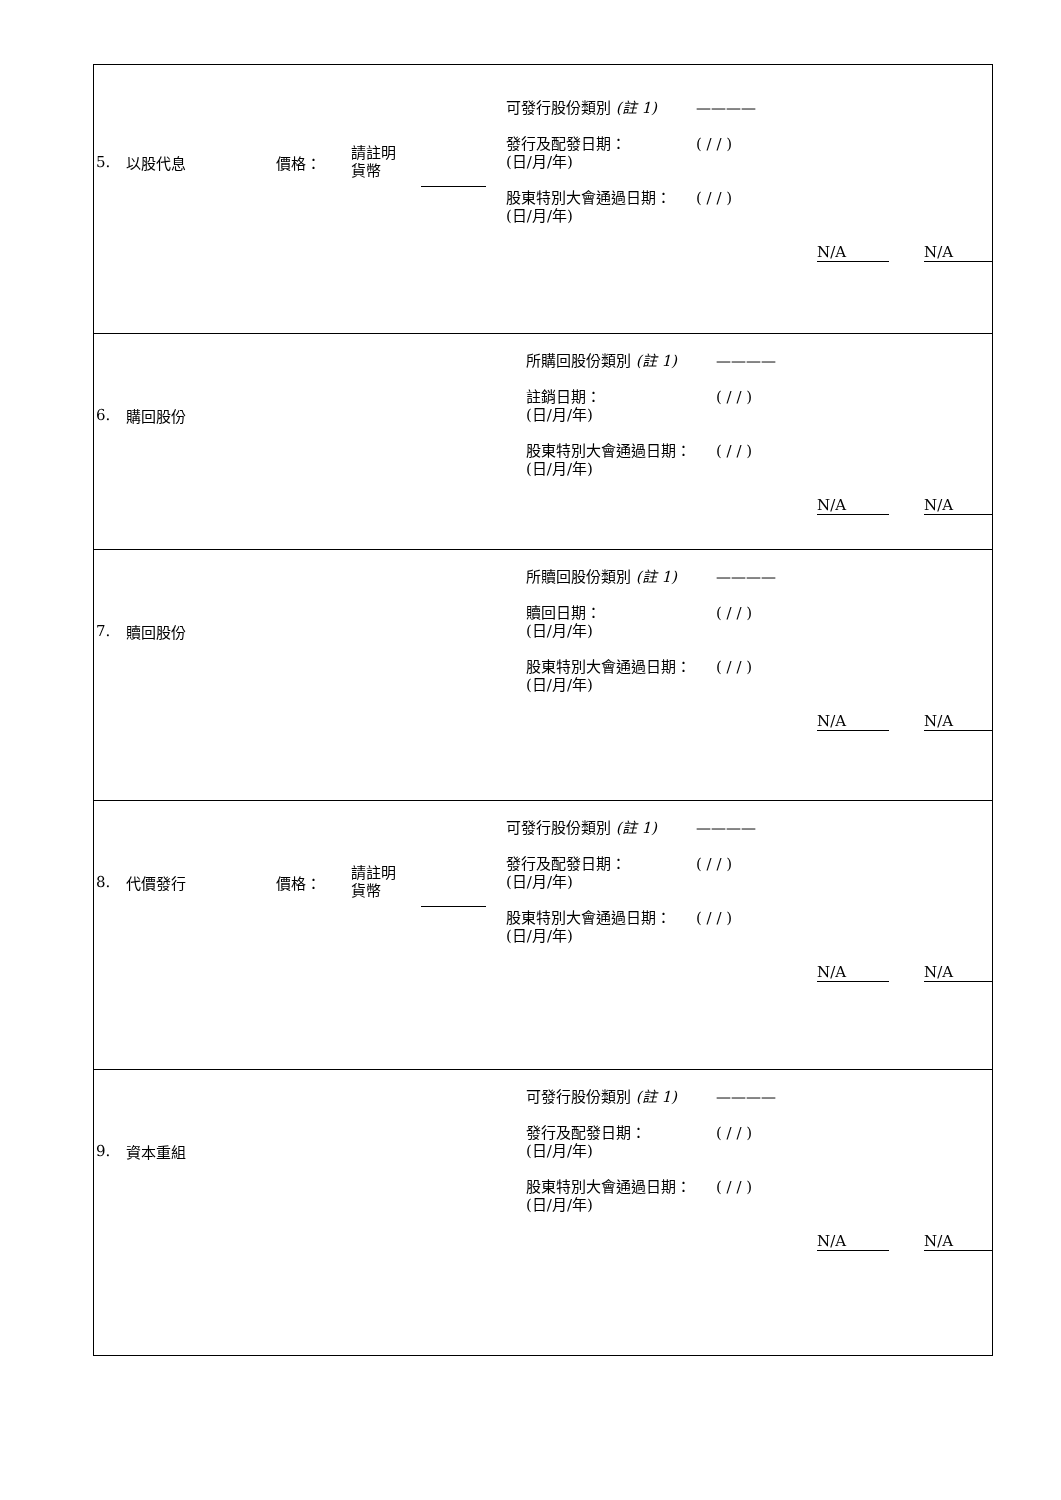| 5. 以股代息 價格： 請註明 貨幣 可發行股份類別 (註 1) ———— 發行及配發日期： (日/月/年) ( / / ) 股東特別大會通過日期： (日/月/年) ( / / ) N/A N/A |
| 6. 購回股份 所購回股份類別 (註 1) ———— 註銷日期： (日/月/年) ( / / ) 股東特別大會通過日期： (日/月/年) ( / / ) N/A N/A |
| 7. 贖回股份 所贖回股份類別 (註 1) ———— 贖回日期： (日/月/年) ( / / ) 股東特別大會通過日期： (日/月/年) ( / / ) N/A N/A |
| 8. 代價發行 價格： 請註明 貨幣 可發行股份類別 (註 1) ———— 發行及配發日期： (日/月/年) ( / / ) 股東特別大會通過日期： (日/月/年) ( / / ) N/A N/A |
| 9. 資本重組 可發行股份類別 (註 1) ———— 發行及配發日期： (日/月/年) ( / / ) 股東特別大會通過日期： (日/月/年) ( / / ) N/A N/A |